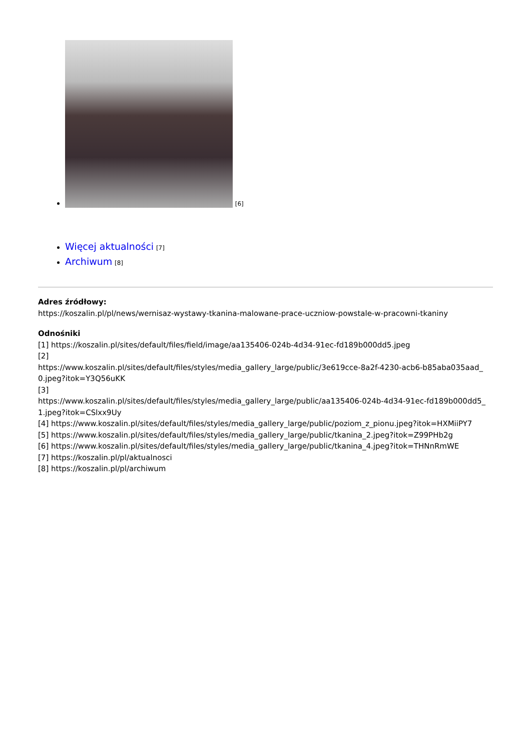[6]
Więcej aktualności [7]
Archiwum [8]
Adres źródłowy:
https://koszalin.pl/pl/news/wernisaz-wystawy-tkanina-malowane-prace-uczniow-powstale-w-pracowni-tkaniny
Odnośniki
[1] https://koszalin.pl/sites/default/files/field/image/aa135406-024b-4d34-91ec-fd189b000dd5.jpeg
[2]
https://www.koszalin.pl/sites/default/files/styles/media_gallery_large/public/3e619cce-8a2f-4230-acb6-b85aba035aad_
0.jpeg?itok=Y3Q56uKK
[3]
https://www.koszalin.pl/sites/default/files/styles/media_gallery_large/public/aa135406-024b-4d34-91ec-fd189b000dd5_
1.jpeg?itok=CSlxx9Uy
[4] https://www.koszalin.pl/sites/default/files/styles/media_gallery_large/public/poziom_z_pionu.jpeg?itok=HXMiiPY7
[5] https://www.koszalin.pl/sites/default/files/styles/media_gallery_large/public/tkanina_2.jpeg?itok=Z99PHb2g
[6] https://www.koszalin.pl/sites/default/files/styles/media_gallery_large/public/tkanina_4.jpeg?itok=THNnRmWE
[7] https://koszalin.pl/pl/aktualnosci
[8] https://koszalin.pl/pl/archiwum